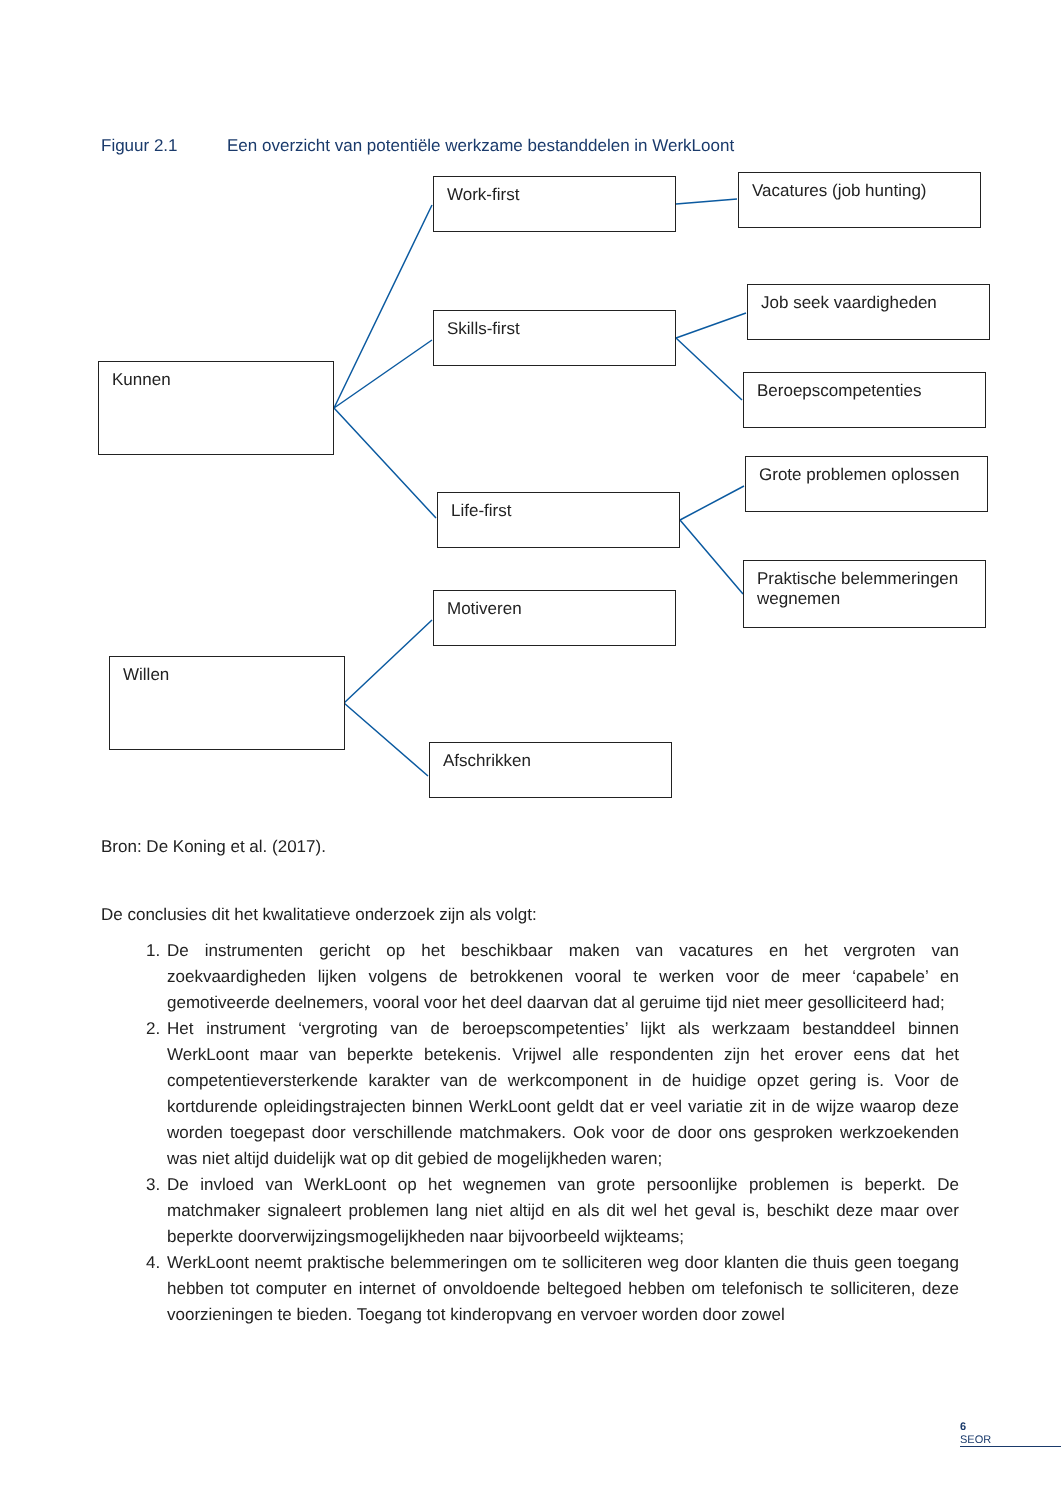Figuur 2.1 Een overzicht van potentiële werkzame bestanddelen in WerkLoont
Kunnen
Work-first
Skills-first
Life-first
Vacatures (job hunting)
Job seek vaardigheden
Beroepscompetenties
Grote problemen oplossen
Praktische belemmeringen wegnemen
Motiveren
Willen
Afschrikken
Bron: De Koning et al. (2017).
De conclusies dit het kwalitatieve onderzoek zijn als volgt:
1. De instrumenten gericht op het beschikbaar maken van vacatures en het vergroten van zoekvaardigheden lijken volgens de betrokkenen vooral te werken voor de meer ‘capabele’ en gemotiveerde deelnemers, vooral voor het deel daarvan dat al geruime tijd niet meer gesolliciteerd had;
2. Het instrument ‘vergroting van de beroepscompetenties’ lijkt als werkzaam bestanddeel binnen WerkLoont maar van beperkte betekenis. Vrijwel alle respondenten zijn het erover eens dat het competentieversterkende karakter van de werkcomponent in de huidige opzet gering is. Voor de kortdurende opleidingstrajecten binnen WerkLoont geldt dat er veel variatie zit in de wijze waarop deze worden toegepast door verschillende matchmakers. Ook voor de door ons gesproken werkzoekenden was niet altijd duidelijk wat op dit gebied de mogelijkheden waren;
3. De invloed van WerkLoont op het wegnemen van grote persoonlijke problemen is beperkt. De matchmaker signaleert problemen lang niet altijd en als dit wel het geval is, beschikt deze maar over beperkte doorverwijzingsmogelijkheden naar bijvoorbeeld wijkteams;
4. WerkLoont neemt praktische belemmeringen om te solliciteren weg door klanten die thuis geen toegang hebben tot computer en internet of onvoldoende beltegoed hebben om telefonisch te solliciteren, deze voorzieningen te bieden. Toegang tot kinderopvang en vervoer worden door zowel
6
SEOR